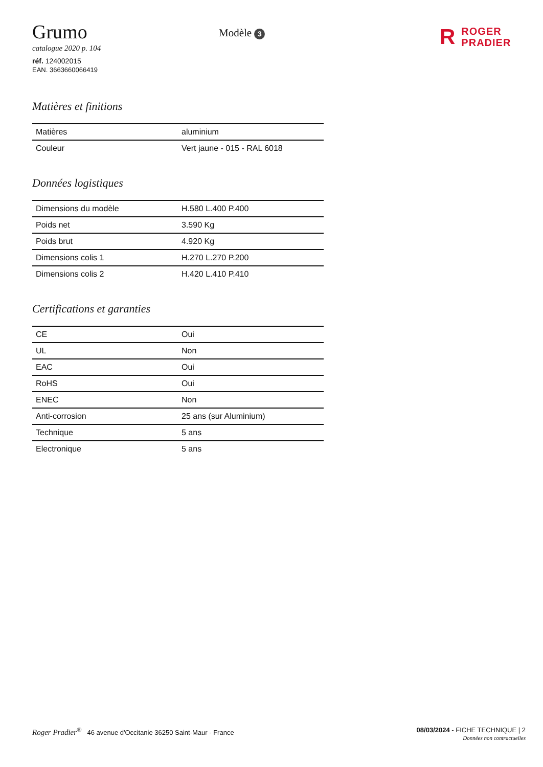Grumo
catalogue 2020 p. 104
réf. 124002015
EAN. 3663660066419
Modèle 3
R ROGER
PRADIER
Matières et finitions
| Matières | aluminium |
| Couleur | Vert jaune - 015 - RAL 6018 |
Données logistiques
| Dimensions du modèle | H.580 L.400 P.400 |
| Poids net | 3.590 Kg |
| Poids brut | 4.920 Kg |
| Dimensions colis 1 | H.270 L.270 P.200 |
| Dimensions colis 2 | H.420 L.410 P.410 |
Certifications et garanties
| CE | Oui |
| UL | Non |
| EAC | Oui |
| RoHS | Oui |
| ENEC | Non |
| Anti-corrosion | 25 ans (sur Aluminium) |
| Technique | 5 ans |
| Electronique | 5 ans |
Roger Pradier<sup>®</sup> 46 avenue d'Occitanie 36250 Saint-Maur - France
08/03/2024 - FICHE TECHNIQUE | 2
Données non contractuelles